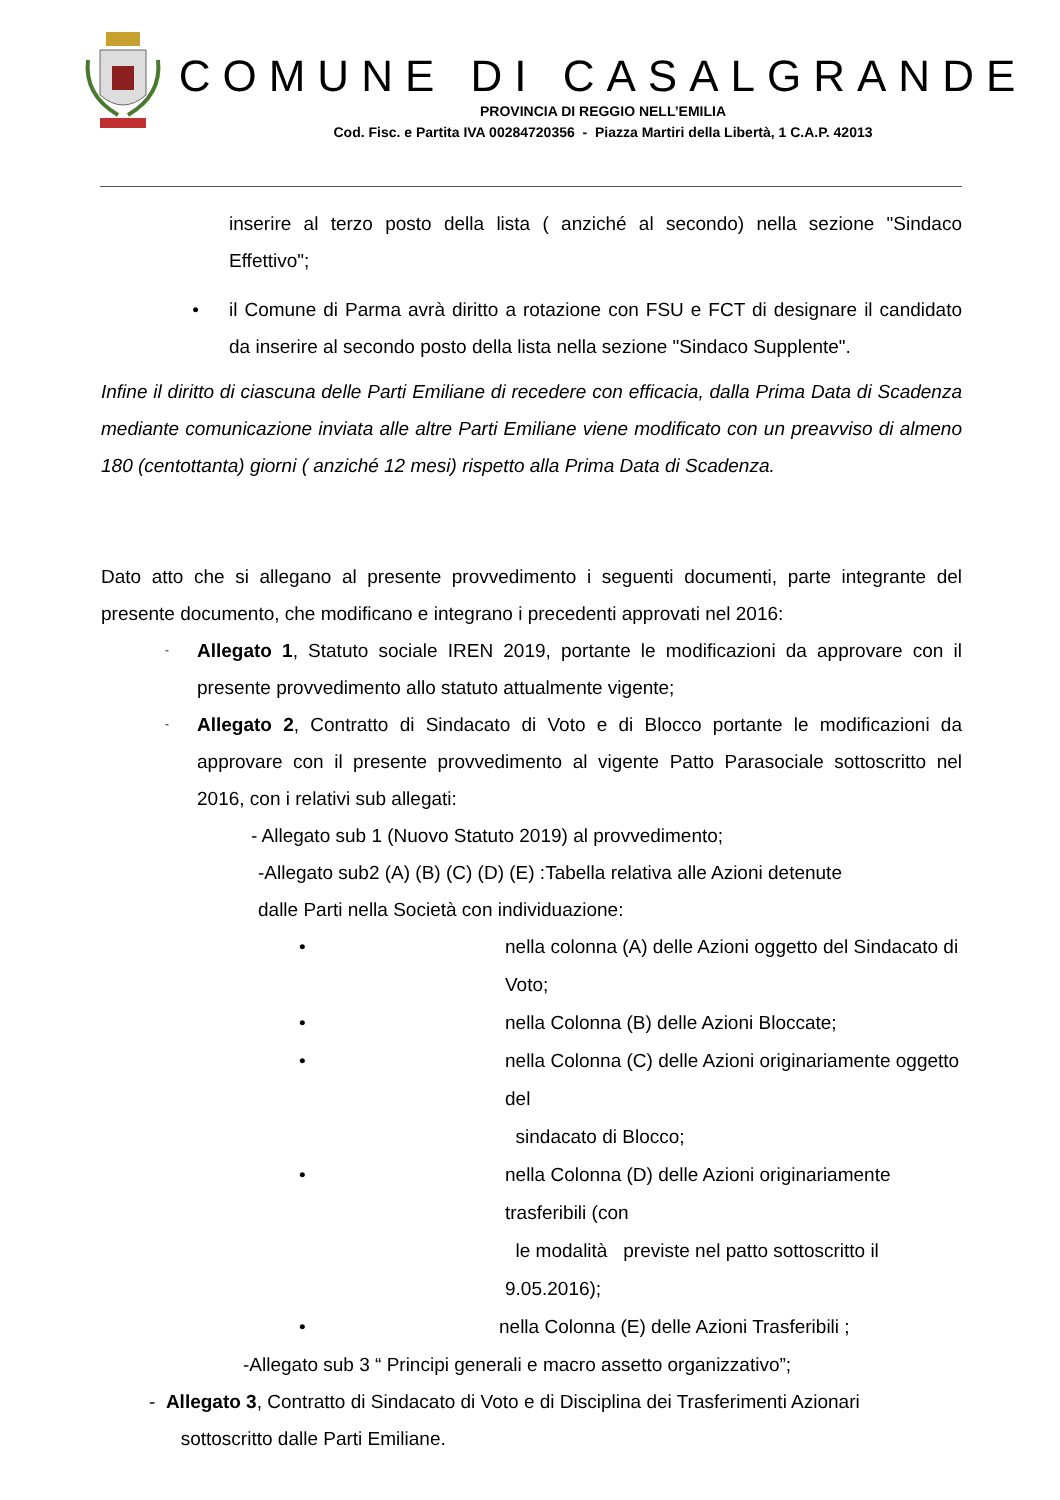COMUNE DI CASALGRANDE
PROVINCIA DI REGGIO NELL’EMILIA
Cod. Fisc. e Partita IVA 00284720356 - Piazza Martiri della Libertà, 1 C.A.P. 42013
inserire al terzo posto della lista ( anziché al secondo) nella sezione "Sindaco Effettivo";
• il Comune di Parma avrà diritto a rotazione con FSU e FCT di designare il candidato da inserire al secondo posto della lista nella sezione "Sindaco Supplente".
Infine il diritto di ciascuna delle Parti Emiliane di recedere con efficacia, dalla Prima Data di Scadenza mediante comunicazione inviata alle altre Parti Emiliane viene modificato con un preavviso di almeno 180 (centottanta) giorni ( anziché 12 mesi) rispetto alla Prima Data di Scadenza.
Dato atto che si allegano al presente provvedimento i seguenti documenti, parte integrante del presente documento, che modificano e integrano i precedenti approvati nel 2016:
-
Allegato 1, Statuto sociale IREN 2019, portante le modificazioni da approvare con il presente provvedimento allo statuto attualmente vigente;
-
Allegato 2, Contratto di Sindacato di Voto e di Blocco portante le modificazioni da approvare con il presente provvedimento al vigente Patto Parasociale sottoscritto nel 2016, con i relativi sub allegati:
- Allegato sub 1 (Nuovo Statuto 2019) al provvedimento;
-Allegato sub2 (A) (B) (C) (D) (E) :Tabella relativa alle Azioni detenute
dalle Parti nella Società con individuazione:
• nella colonna (A) delle Azioni oggetto del Sindacato di Voto;
• nella Colonna (B) delle Azioni Bloccate;
• nella Colonna (C) delle Azioni originariamente oggetto del
sindacato di Blocco;
• nella Colonna (D) delle Azioni originariamente trasferibili (con
le modalità previste nel patto sottoscritto il 9.05.2016);
• nella Colonna (E) delle Azioni Trasferibili ;
-Allegato sub 3 “ Principi generali e macro assetto organizzativo”;
- Allegato 3, Contratto di Sindacato di Voto e di Disciplina dei Trasferimenti Azionari
sottoscritto dalle Parti Emiliane.